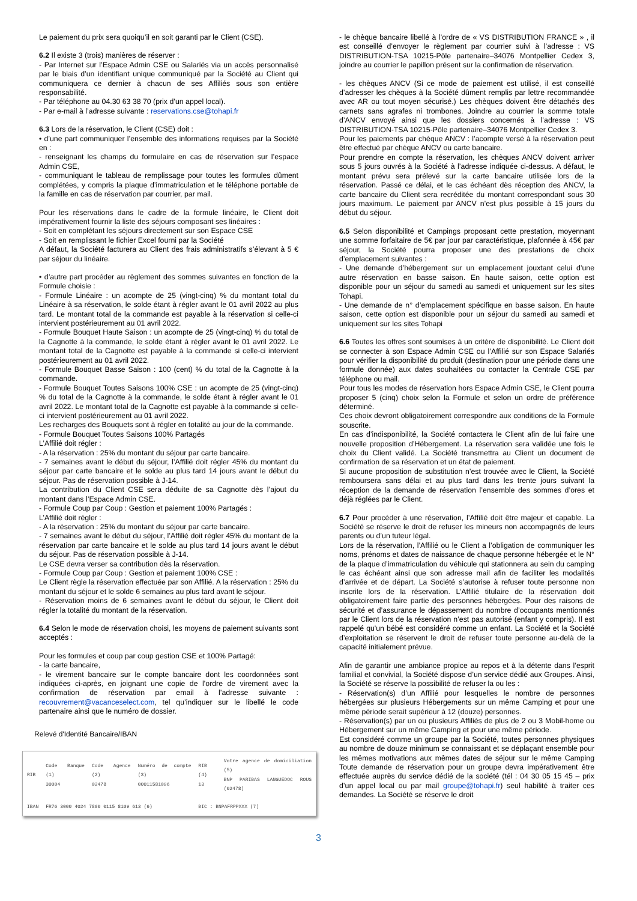Le paiement du prix sera quoiqu’il en soit garanti par le Client (CSE).
6.2 Il existe 3 (trois) manières de réserver :
- Par Internet sur l’Espace Admin CSE ou Salariés via un accès personnalisé par le biais d’un identifiant unique communiqué par la Société au Client qui communiquera ce dernier à chacun de ses Affiliés sous son entière responsabilité.
- Par téléphone au 04.30 63 38 70 (prix d’un appel local).
- Par e-mail à l’adresse suivante : reservations.cse@tohapi.fr
6.3 Lors de la réservation, le Client (CSE) doit :
• d’une part communiquer l’ensemble des informations requises par la Société en :
- renseignant les champs du formulaire en cas de réservation sur l’espace Admin CSE,
- communiquant le tableau de remplissage pour toutes les formules dûment complétées, y compris la plaque d’immatriculation et le téléphone portable de la famille en cas de réservation par courrier, par mail.
Pour les réservations dans le cadre de la formule linéaire, le Client doit impérativement fournir la liste des séjours composant ses linéaires :
- Soit en complétant les séjours directement sur son Espace CSE
- Soit en remplissant le fichier Excel fourni par la Société
A défaut, la Société facturera au Client des frais administratifs s’élevant à 5 € par séjour du linéaire.
• d’autre part procéder au règlement des sommes suivantes en fonction de la Formule choisie :
- Formule Linéaire : un acompte de 25 (vingt-cinq) % du montant total du Linéaire à sa réservation, le solde étant à régler avant le 01 avril 2022 au plus tard. Le montant total de la commande est payable à la réservation si celle-ci intervient postérieurement au 01 avril 2022.
- Formule Bouquet Haute Saison : un acompte de 25 (vingt-cinq) % du total de la Cagnotte à la commande, le solde étant à régler avant le 01 avril 2022. Le montant total de la Cagnotte est payable à la commande si celle-ci intervient postérieurement au 01 avril 2022.
- Formule Bouquet Basse Saison : 100 (cent) % du total de la Cagnotte à la commande.
- Formule Bouquet Toutes Saisons 100% CSE : un acompte de 25 (vingt-cinq) % du total de la Cagnotte à la commande, le solde étant à régler avant le 01 avril 2022. Le montant total de la Cagnotte est payable à la commande si celle-ci intervient postérieurement au 01 avril 2022.
Les recharges des Bouquets sont à régler en totalité au jour de la commande.
- Formule Bouquet Toutes Saisons 100% Partagés
L’Affilié doit régler :
- A la réservation : 25% du montant du séjour par carte bancaire.
- 7 semaines avant le début du séjour, l’Affilié doit régler 45% du montant du séjour par carte bancaire et le solde au plus tard 14 jours avant le début du séjour. Pas de réservation possible à J-14.
La contribution du Client CSE sera déduite de sa Cagnotte dès l’ajout du montant dans l’Espace Admin CSE.
- Formule Coup par Coup : Gestion et paiement 100% Partagés :
L’Affilié doit régler :
- A la réservation : 25% du montant du séjour par carte bancaire.
- 7 semaines avant le début du séjour, l’Affilié doit régler 45% du montant de la réservation par carte bancaire et le solde au plus tard 14 jours avant le début du séjour. Pas de réservation possible à J-14.
Le CSE devra verser sa contribution dès la réservation.
- Formule Coup par Coup : Gestion et paiement 100% CSE :
Le Client règle la réservation effectuée par son Affilié. A la réservation : 25% du montant du séjour et le solde 6 semaines au plus tard avant le séjour.
- Réservation moins de 6 semaines avant le début du séjour, le Client doit régler la totalité du montant de la réservation.
6.4 Selon le mode de réservation choisi, les moyens de paiement suivants sont acceptés :
Pour les formules et coup par coup gestion CSE et 100% Partagé:
- la carte bancaire,
- le virement bancaire sur le compte bancaire dont les coordonnées sont indiquées ci-après, en joignant une copie de l’ordre de virement avec la confirmation de réservation par email à l’adresse suivante : recouvrement@vacanceselect.com, tel qu’indiquer sur le libellé le code partenaire ainsi que le numéro de dossier.
Relevé d'Identité Bancaire/IBAN
| RIB | Code Banque (1) 30004 | Code Agence (2) 02478 | Numéro de compte (3) 00011581096 | RIB (4) 13 | Votre agence de domiciliation (5) BNP PARIBAS LANGUEDOC ROUS (02478) |
| IBAN | FR76 3000 4024 7800 0115 8109 613 (6) | | | BIC : BNPAFRPPXXX (7) | |
- le chèque bancaire libellé à l’ordre de « VS DISTRIBUTION FRANCE » , il est conseillé d’envoyer le règlement par courrier suivi à l’adresse : VS DISTRIBUTION-TSA 10215-Pôle partenaire–34076 Montpellier Cedex 3, joindre au courrier le papillon présent sur la confirmation de réservation.
- les chèques ANCV (Si ce mode de paiement est utilisé, il est conseillé d’adresser les chèques à la Société dûment remplis par lettre recommandée avec AR ou tout moyen sécurisé.) Les chèques doivent être détachés des carnets sans agrafes ni trombones. Joindre au courrier la somme totale d’ANCV envoyé ainsi que les dossiers concernés à l’adresse : VS DISTRIBUTION-TSA 10215-Pôle partenaire–34076 Montpellier Cedex 3.
Pour les paiements par chèque ANCV : l’acompte versé à la réservation peut être effectué par chèque ANCV ou carte bancaire.
Pour prendre en compte la réservation, les chèques ANCV doivent arriver sous 5 jours ouvrés à la Société à l’adresse indiquée ci-dessus. A défaut, le montant prévu sera prélevé sur la carte bancaire utilisée lors de la réservation. Passé ce délai, et le cas échéant dès réception des ANCV, la carte bancaire du Client sera recréditée du montant correspondant sous 30 jours maximum. Le paiement par ANCV n’est plus possible à 15 jours du début du séjour.
6.5 Selon disponibilité et Campings proposant cette prestation, moyennant une somme forfaitaire de 5€ par jour par caractéristique, plafonnée à 45€ par séjour, la Société pourra proposer une des prestations de choix d’emplacement suivantes :
- Une demande d’hébergement sur un emplacement jouxtant celui d’une autre réservation en basse saison. En haute saison, cette option est disponible pour un séjour du samedi au samedi et uniquement sur les sites Tohapi.
- Une demande de n° d’emplacement spécifique en basse saison. En haute saison, cette option est disponible pour un séjour du samedi au samedi et uniquement sur les sites Tohapi
6.6 Toutes les offres sont soumises à un critère de disponibilité. Le Client doit se connecter à son Espace Admin CSE ou l’Affilié sur son Espace Salariés pour vérifier la disponibilité du produit (destination pour une période dans une formule donnée) aux dates souhaitées ou contacter la Centrale CSE par téléphone ou mail.
Pour tous les modes de réservation hors Espace Admin CSE, le Client pourra proposer 5 (cinq) choix selon la Formule et selon un ordre de préférence déterminé.
Ces choix devront obligatoirement correspondre aux conditions de la Formule souscrite.
En cas d’indisponibilité, la Société contactera le Client afin de lui faire une nouvelle proposition d’Hébergement. La réservation sera validée une fois le choix du Client validé. La Société transmettra au Client un document de confirmation de sa réservation et un état de paiement.
Si aucune proposition de substitution n’est trouvée avec le Client, la Société remboursera sans délai et au plus tard dans les trente jours suivant la réception de la demande de réservation l’ensemble des sommes d’ores et déjà réglées par le Client.
6.7 Pour procéder à une réservation, l’Affilié doit être majeur et capable. La Société se réserve le droit de refuser les mineurs non accompagnés de leurs parents ou d’un tuteur légal.
Lors de la réservation, l’Affilié ou le Client a l’obligation de communiquer les noms, prénoms et dates de naissance de chaque personne hébergée et le N° de la plaque d’immatriculation du véhicule qui stationnera au sein du camping le cas échéant ainsi que son adresse mail afin de faciliter les modalités d’arrivée et de départ. La Société s’autorise à refuser toute personne non inscrite lors de la réservation. L’Affilié titulaire de la réservation doit obligatoirement faire partie des personnes hébergées. Pour des raisons de sécurité et d’assurance le dépassement du nombre d’occupants mentionnés par le Client lors de la réservation n’est pas autorisé (enfant y compris). Il est rappelé qu'un bébé est considéré comme un enfant. La Société et la Société d’exploitation se réservent le droit de refuser toute personne au-delà de la capacité initialement prévue.
Afin de garantir une ambiance propice au repos et à la détente dans l’esprit familial et convivial, la Société dispose d’un service dédié aux Groupes. Ainsi, la Société se réserve la possibilité de refuser la ou les :
- Réservation(s) d’un Affilié pour lesquelles le nombre de personnes hébergées sur plusieurs Hébergements sur un même Camping et pour une même période serait supérieur à 12 (douze) personnes.
- Réservation(s) par un ou plusieurs Affiliés de plus de 2 ou 3 Mobil-home ou Hébergement sur un même Camping et pour une même période.
Est considéré comme un groupe par la Société, toutes personnes physiques au nombre de douze minimum se connaissant et se déplaçant ensemble pour les mêmes motivations aux mêmes dates de séjour sur le même Camping Toute demande de réservation pour un groupe devra impérativement être effectuée auprès du service dédié de la société (tél : 04 30 05 15 45 – prix d’un appel local ou par mail groupe@tohapi.fr) seul habilité à traiter ces demandes. La Société se réserve le droit
3